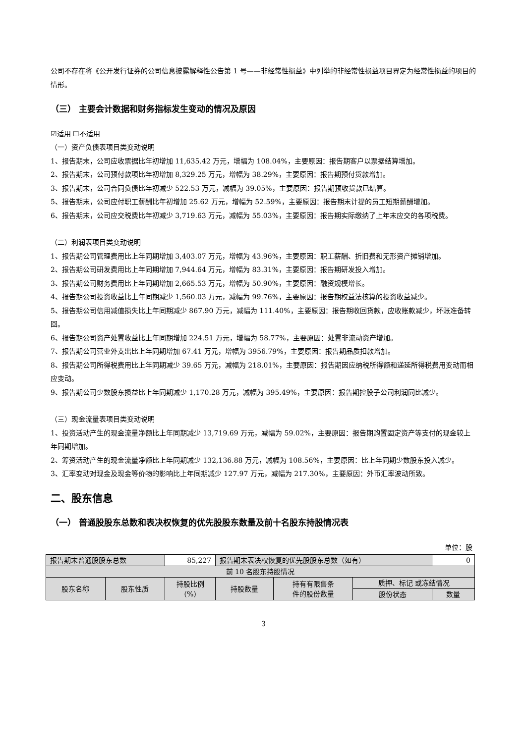公司不存在将《公开发行证券的公司信息披露解释性公告第 1 号——非经常性损益》中列举的非经常性损益项目界定为经常性损益的项目的情形。
（三） 主要会计数据和财务指标发生变动的情况及原因
☑适用 ☐不适用
（一）资产负债表项目类变动说明
1、报告期末，公司应收票据比年初增加 11,635.42 万元，增幅为 108.04%，主要原因：报告期客户以票据结算增加。
2、报告期末，公司预付款项比年初增加 8,329.25 万元，增幅为 38.29%，主要原因：报告期预付货款增加。
3、报告期末，公司合同负债比年初减少 522.53 万元，减幅为 39.05%，主要原因：报告期预收货款已结算。
5、报告期末，公司应付职工薪酬比年初增加 25.62 万元，增幅为 52.59%，主要原因：报告期末计提的员工短期薪酬增加。
6、报告期末，公司应交税费比年初减少 3,719.63 万元，减幅为 55.03%，主要原因：报告期实际缴纳了上年末应交的各项税费。
（二）利润表项目类变动说明
1、报告期公司管理费用比上年同期增加 3,403.07 万元，增幅为 43.96%，主要原因：职工薪酬、折旧费和无形资产摊销增加。
2、报告期公司研发费用比上年同期增加 7,944.64 万元，增幅为 83.31%，主要原因：报告期研发投入增加。
3、报告期公司财务费用比上年同期增加 2,665.53 万元，增幅为 50.90%，主要原因：融资规模增长。
4、报告期公司投资收益比上年同期减少 1,560.03 万元，减幅为 99.76%，主要原因：报告期权益法核算的投资收益减少。
5、报告期公司信用减值损失比上年同期减少 867.90 万元，减幅为 111.40%，主要原因：报告期收回货款，应收账款减少，坏账准备转回。
6、报告期公司资产处置收益比上年同期增加 224.51 万元，增幅为 58.77%，主要原因：处置非流动资产增加。
7、报告期公司营业外支出比上年同期增加 67.41 万元，增幅为 3956.79%，主要原因：报告期品质扣款增加。
8、报告期公司所得税费用比上年同期减少 39.65 万元，减幅为 218.01%，主要原因：报告期因应纳税所得额和递延所得税费用变动而相应变动。
9、报告期公司少数股东损益比上年同期减少 1,170.28 万元，减幅为 395.49%，主要原因：报告期控股子公司利润同比减少。
（三）现金流量表项目类变动说明
1、投资活动产生的现金流量净额比上年同期减少 13,719.69 万元，减幅为 59.02%，主要原因：报告期购置固定资产等支付的现金较上年同期增加。
2、筹资活动产生的现金流量净额比上年同期减少 132,136.88 万元，减幅为 108.56%，主要原因：比上年同期少数股东投入减少。
3、汇率变动对现金及现金等价物的影响比上年同期减少 127.97 万元，减幅为 217.30%，主要原因：外币汇率波动所致。
二、股东信息
（一） 普通股股东总数和表决权恢复的优先股股东数量及前十名股东持股情况表
单位：股
| 报告期末普通股股东总数 | | 85,227 | 报告期末表决权恢复的优先股股东总数（如有） | | | 0 |
| 前 10 名股东持股情况 | | | | | | |
| 股东名称 | 股东性质 | 持股比例 (%) | 持股数量 | 持有有限售条 件的股份数量 | 质押、标记 或冻结情况 | |
| | | | | | 股份状态 | 数量 |
3